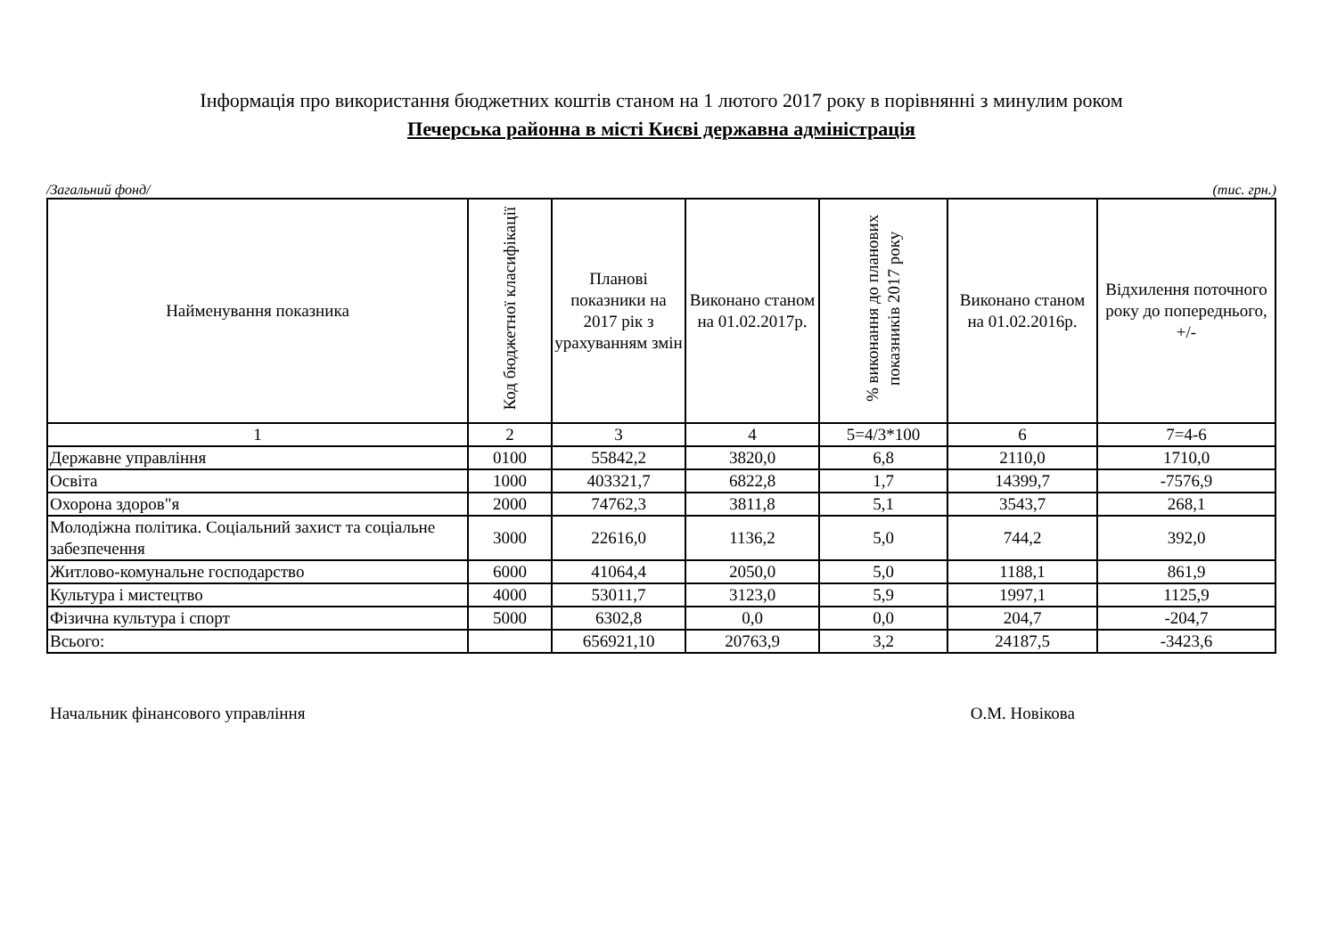Інформація про використання бюджетних коштів станом на 1 лютого 2017 року в порівнянні з минулим роком
Печерська районна в місті Києві державна адміністрація
/Загальний фонд/ (тис. грн.)
| Найменування показника | Код бюджетної класифікації | Планові показники на 2017 рік з урахуванням змін | Виконано станом на 01.02.2017р. | % виконання до планових показників 2017 року | Виконано станом на 01.02.2016р. | Відхилення поточного року до попереднього, +/- |
| --- | --- | --- | --- | --- | --- | --- |
| 1 | 2 | 3 | 4 | 5=4/3*100 | 6 | 7=4-6 |
| Державне управління | 0100 | 55842,2 | 3820,0 | 6,8 | 2110,0 | 1710,0 |
| Освіта | 1000 | 403321,7 | 6822,8 | 1,7 | 14399,7 | -7576,9 |
| Охорона здоров"я | 2000 | 74762,3 | 3811,8 | 5,1 | 3543,7 | 268,1 |
| Молодіжна політика. Соціальний захист та соціальне забезпечення | 3000 | 22616,0 | 1136,2 | 5,0 | 744,2 | 392,0 |
| Житлово-комунальне господарство | 6000 | 41064,4 | 2050,0 | 5,0 | 1188,1 | 861,9 |
| Культура і мистецтво | 4000 | 53011,7 | 3123,0 | 5,9 | 1997,1 | 1125,9 |
| Фізична культура і спорт | 5000 | 6302,8 | 0,0 | 0,0 | 204,7 | -204,7 |
| Всього: | | 656921,10 | 20763,9 | 3,2 | 24187,5 | -3423,6 |
Начальник фінансового управління О.М. Новікова